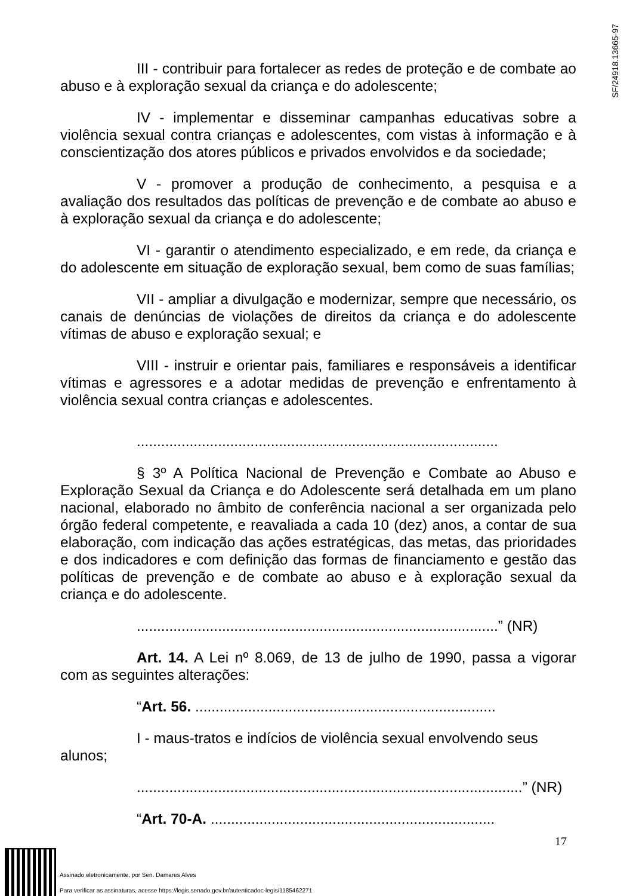SF/24918.13665-97
III - contribuir para fortalecer as redes de proteção e de combate ao abuso e à exploração sexual da criança e do adolescente;
IV - implementar e disseminar campanhas educativas sobre a violência sexual contra crianças e adolescentes, com vistas à informação e à conscientização dos atores públicos e privados envolvidos e da sociedade;
V - promover a produção de conhecimento, a pesquisa e a avaliação dos resultados das políticas de prevenção e de combate ao abuso e à exploração sexual da criança e do adolescente;
VI - garantir o atendimento especializado, e em rede, da criança e do adolescente em situação de exploração sexual, bem como de suas famílias;
VII - ampliar a divulgação e modernizar, sempre que necessário, os canais de denúncias de violações de direitos da criança e do adolescente vítimas de abuso e exploração sexual; e
VIII - instruir e orientar pais, familiares e responsáveis a identificar vítimas e agressores e a adotar medidas de prevenção e enfrentamento à violência sexual contra crianças e adolescentes.
.........................................................................................
§ 3º A Política Nacional de Prevenção e Combate ao Abuso e Exploração Sexual da Criança e do Adolescente será detalhada em um plano nacional, elaborado no âmbito de conferência nacional a ser organizada pelo órgão federal competente, e reavaliada a cada 10 (dez) anos, a contar de sua elaboração, com indicação das ações estratégicas, das metas, das prioridades e dos indicadores e com definição das formas de financiamento e gestão das políticas de prevenção e de combate ao abuso e à exploração sexual da criança e do adolescente.
.........................................................................................” (NR)
Art. 14. A Lei nº 8.069, de 13 de julho de 1990, passa a vigorar com as seguintes alterações:
“Art. 56. ..........................................................................
I - maus-tratos e indícios de violência sexual envolvendo seus
alunos;
...............................................................................................” (NR)
“Art. 70-A. ......................................................................
17
Assinado eletronicamente, por Sen. Damares Alves
Para verificar as assinaturas, acesse https://legis.senado.gov.br/autenticadoc-legis/1185462271